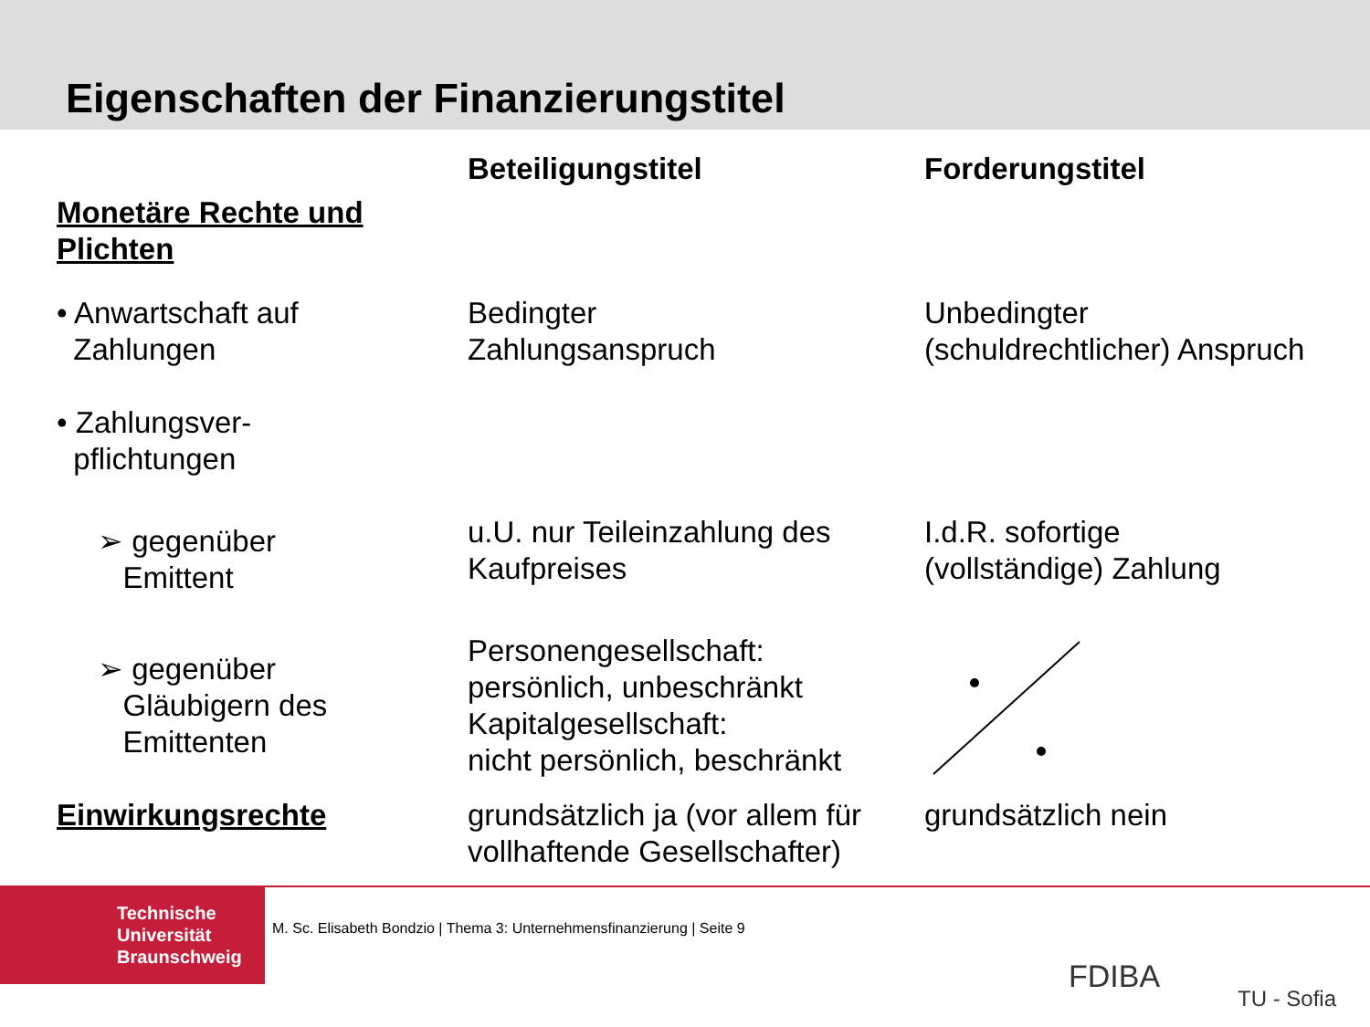Eigenschaften der Finanzierungstitel
| | Beteiligungstitel | Forderungstitel |
| --- | --- | --- |
| Monetäre Rechte und Plichten | | |
| • Anwartschaft auf Zahlungen | Bedingter Zahlungsanspruch | Unbedingter (schuldrechtlicher) Anspruch |
| • Zahlungsver- pflichtungen | | |
| ➢ gegenüber Emittent | u.U. nur Teileinzahlung des Kaufpreises | I.d.R. sofortige (vollständige) Zahlung |
| ➢ gegenüber Gläubigern des Emittenten | Personengesellschaft: persönlich, unbeschränkt Kapitalgesellschaft: nicht persönlich, beschränkt | |
| Einwirkungsrechte | grundsätzlich ja (vor allem für vollhaftende Gesellschafter) | grundsätzlich nein |
Technische
Universität
Braunschweig
M. Sc. Elisabeth Bondzio | Thema 3: Unternehmensfinanzierung | Seite 9
FDIBA
TU - Sofia